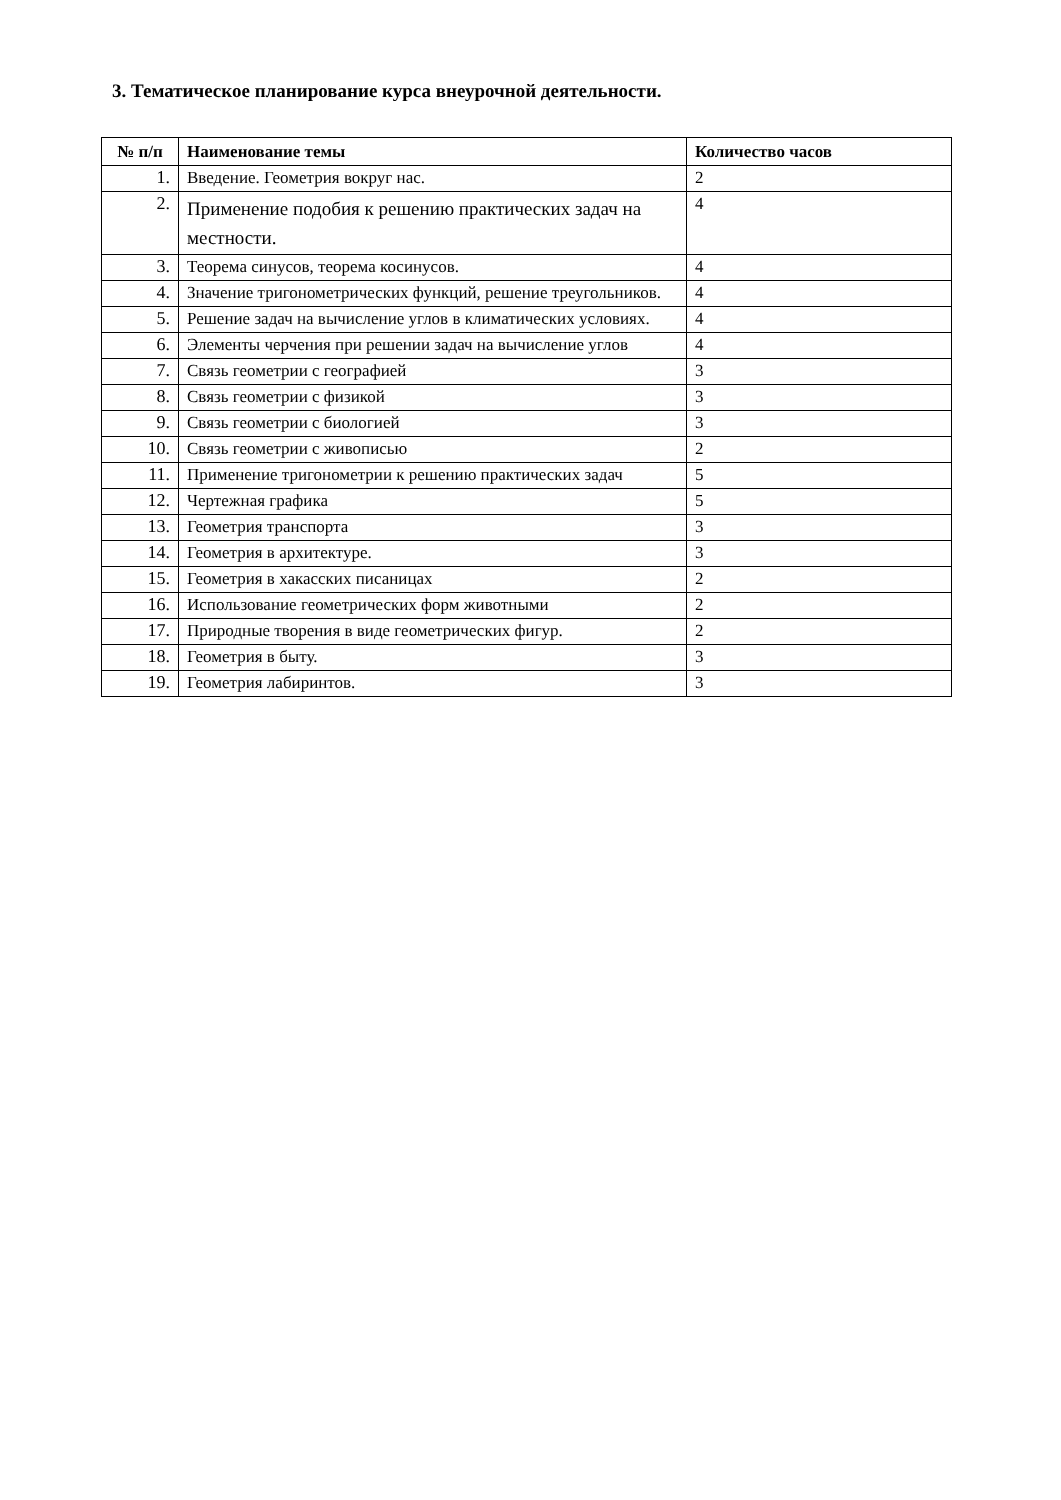3. Тематическое планирование курса внеурочной деятельности.
| № п/п | Наименование темы | Количество часов |
| --- | --- | --- |
| 1. | Введение. Геометрия вокруг нас. | 2 |
| 2. | Применение подобия к решению практических задач на местности. | 4 |
| 3. | Теорема синусов, теорема косинусов. | 4 |
| 4. | Значение тригонометрических функций, решение треугольников. | 4 |
| 5. | Решение задач на вычисление углов в климатических условиях. | 4 |
| 6. | Элементы черчения при решении задач на вычисление углов | 4 |
| 7. | Связь геометрии с географией | 3 |
| 8. | Связь геометрии с физикой | 3 |
| 9. | Связь геометрии с биологией | 3 |
| 10. | Связь геометрии с живописью | 2 |
| 11. | Применение тригонометрии к решению практических задач | 5 |
| 12. | Чертежная графика | 5 |
| 13. | Геометрия транспорта | 3 |
| 14. | Геометрия в архитектуре. | 3 |
| 15. | Геометрия в хакасских писаницах | 2 |
| 16. | Использование геометрических форм животными | 2 |
| 17. | Природные творения в виде геометрических фигур. | 2 |
| 18. | Геометрия в быту. | 3 |
| 19. | Геометрия лабиринтов. | 3 |